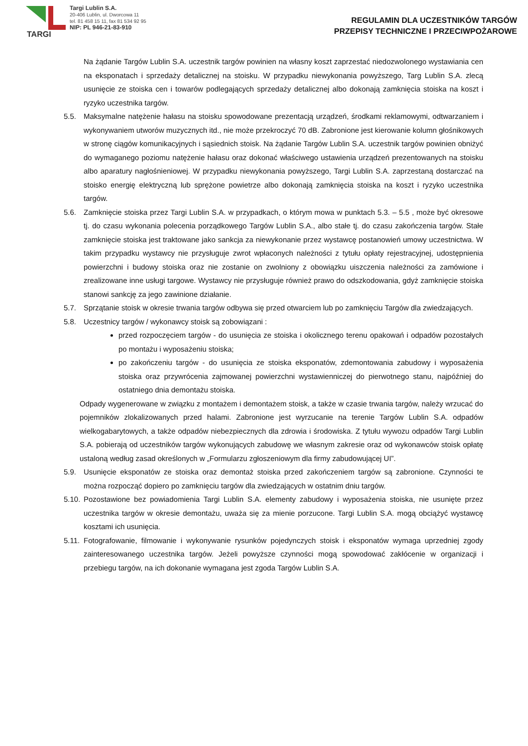TARGI
Targi Lublin S.A.
20-406 Lublin, ul. Dworcowa 11
tel. 81 458 15 11, fax 81 534 92 95
NIP: PL 946-21-83-910
REGULAMIN DLA UCZESTNIKÓW TARGÓW
PRZEPISY TECHNICZNE I PRZECIWPOŻAROWE
Na żądanie Targów Lublin S.A. uczestnik targów powinien na własny koszt zaprzestać niedozwolonego wystawiania cen na eksponatach i sprzedaży detalicznej na stoisku. W przypadku niewykonania powyższego, Targ Lublin S.A. zlecą usunięcie ze stoiska cen i towarów podlegających sprzedaży detalicznej albo dokonają zamknięcia stoiska na koszt i ryzyko uczestnika targów.
5.5. Maksymalne natężenie hałasu na stoisku spowodowane prezentacją urządzeń, środkami reklamowymi, odtwarzaniem i wykonywaniem utworów muzycznych itd., nie może przekroczyć 70 dB. Zabronione jest kierowanie kolumn głośnikowych w stronę ciągów komunikacyjnych i sąsiednich stoisk. Na żądanie Targów Lublin S.A. uczestnik targów powinien obniżyć do wymaganego poziomu natężenie hałasu oraz dokonać właściwego ustawienia urządzeń prezentowanych na stoisku albo aparatury nagłośnieniowej. W przypadku niewykonania powyższego, Targi Lublin S.A. zaprzestaną dostarczać na stoisko energię elektryczną lub sprężone powietrze albo dokonają zamknięcia stoiska na koszt i ryzyko uczestnika targów.
5.6. Zamknięcie stoiska przez Targi Lublin S.A. w przypadkach, o którym mowa w punktach 5.3. – 5.5 , może być okresowe tj. do czasu wykonania polecenia porządkowego Targów Lublin S.A., albo stałe tj. do czasu zakończenia targów. Stałe zamknięcie stoiska jest traktowane jako sankcja za niewykonanie przez wystawcę postanowień umowy uczestnictwa. W takim przypadku wystawcy nie przysługuje zwrot wpłaconych należności z tytułu opłaty rejestracyjnej, udostępnienia powierzchni i budowy stoiska oraz nie zostanie on zwolniony z obowiązku uiszczenia należności za zamówione i zrealizowane inne usługi targowe. Wystawcy nie przysługuje również prawo do odszkodowania, gdyż zamknięcie stoiska stanowi sankcję za jego zawinione działanie.
5.7. Sprzątanie stoisk w okresie trwania targów odbywa się przed otwarciem lub po zamknięciu Targów dla zwiedzających.
5.8. Uczestnicy targów / wykonawcy stoisk są zobowiązani :
przed rozpoczęciem targów - do usunięcia ze stoiska i okolicznego terenu opakowań i odpadów pozostałych po montażu i wyposażeniu stoiska;
po zakończeniu targów - do usunięcia ze stoiska eksponatów, zdemontowania zabudowy i wyposażenia stoiska oraz przywrócenia zajmowanej powierzchni wystawienniczej do pierwotnego stanu, najpóźniej do ostatniego dnia demontażu stoiska.
Odpady wygenerowane w związku z montażem i demontażem stoisk, a także w czasie trwania targów, należy wrzucać do pojemników zlokalizowanych przed halami. Zabronione jest wyrzucanie na terenie Targów Lublin S.A. odpadów wielkogabarytowych, a także odpadów niebezpiecznych dla zdrowia i środowiska. Z tytułu wywozu odpadów Targi Lublin S.A. pobierają od uczestników targów wykonujących zabudowę we własnym zakresie oraz od wykonawców stoisk opłatę ustaloną według zasad określonych w „Formularzu zgłoszeniowym dla firmy zabudowującej UI”.
5.9. Usunięcie eksponatów ze stoiska oraz demontaż stoiska przed zakończeniem targów są zabronione. Czynności te można rozpocząć dopiero po zamknięciu targów dla zwiedzających w ostatnim dniu targów.
5.10.
Pozostawione bez powiadomienia Targi Lublin S.A. elementy zabudowy i wyposażenia stoiska, nie usunięte przez uczestnika targów w okresie demontażu, uważa się za mienie porzucone. Targi Lublin S.A. mogą obciążyć wystawcę kosztami ich usunięcia.
5.11.
Fotografowanie, filmowanie i wykonywanie rysunków pojedynczych stoisk i eksponatów wymaga uprzedniej zgody zainteresowanego uczestnika targów. Jeżeli powyższe czynności mogą spowodować zakłócenie w organizacji i przebiegu targów, na ich dokonanie wymagana jest zgoda Targów Lublin S.A.